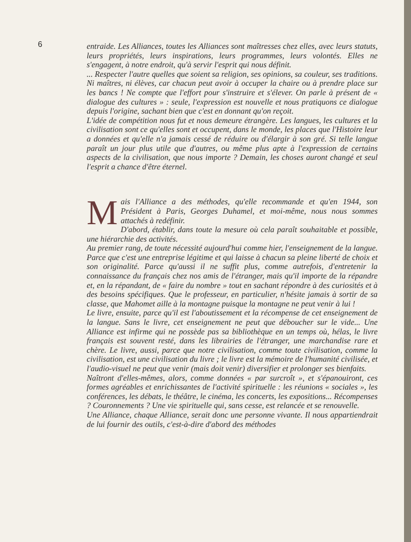6
entraide. Les Alliances, toutes les Alliances sont maîtresses chez elles, avec leurs statuts, leurs propriétés, leurs inspirations, leurs programmes, leurs volontés. Elles ne s'engagent, à notre endroit, qu'à servir l'esprit qui nous définit.
... Respecter l'autre quelles que soient sa religion, ses opinions, sa couleur, ses traditions. Ni maîtres, ni élèves, car chacun peut avoir à occuper la chaire ou à prendre place sur les bancs ! Ne compte que l'effort pour s'instruire et s'élever. On parle à présent de « dialogue des cultures » : seule, l'expression est nouvelle et nous pratiquons ce dialogue depuis l'origine, sachant bien que c'est en donnant qu'on reçoit.
L'idée de compétition nous fut et nous demeure étrangère. Les langues, les cultures et la civilisation sont ce qu'elles sont et occupent, dans le monde, les places que l'Histoire leur a données et qu'elle n'a jamais cessé de réduire ou d'élargir à son gré. Si telle langue paraît un jour plus utile que d'autres, ou même plus apte à l'expression de certains aspects de la civilisation, que nous importe ? Demain, les choses auront changé et seul l'esprit a chance d'être éternel.
Mais l'Alliance a des méthodes, qu'elle recommande et qu'en 1944, son Président à Paris, Georges Duhamel, et moi-même, nous nous sommes attachés à redéfinir.
D'abord, établir, dans toute la mesure où cela paraît souhaitable et possible, une hiérarchie des activités.
Au premier rang, de toute nécessité aujourd'hui comme hier, l'enseignement de la langue. Parce que c'est une entreprise légitime et qui laisse à chacun sa pleine liberté de choix et son originalité. Parce qu'aussi il ne suffit plus, comme autrefois, d'entretenir la connaissance du français chez nos amis de l'étranger, mais qu'il importe de la répandre et, en la répandant, de « faire du nombre » tout en sachant répondre à des curiosités et à des besoins spécifiques. Que le professeur, en particulier, n'hésite jamais à sortir de sa classe, que Mahomet aille à la montagne puisque la montagne ne peut venir à lui !
Le livre, ensuite, parce qu'il est l'aboutissement et la récompense de cet enseignement de la langue. Sans le livre, cet enseignement ne peut que déboucher sur le vide... Une Alliance est infirme qui ne possède pas sa bibliothèque en un temps où, hélas, le livre français est souvent resté, dans les librairies de l'étranger, une marchandise rare et chère. Le livre, aussi, parce que notre civilisation, comme toute civilisation, comme la civilisation, est une civilisation du livre ; le livre est la mémoire de l'humanité civilisée, et l'audio-visuel ne peut que venir (mais doit venir) diversifier et prolonger ses bienfaits.
Naîtront d'elles-mêmes, alors, comme données « par surcroît », et s'épanouiront, ces formes agréables et enrichissantes de l'activité spirituelle : les réunions « sociales », les conférences, les débats, le théâtre, le cinéma, les concerts, les expositions... Récompenses ? Couronnements ? Une vie spirituelle qui, sans cesse, est relancée et se renouvelle.
Une Alliance, chaque Alliance, serait donc une personne vivante. Il nous appartiendrait de lui fournir des outils, c'est-à-dire d'abord des méthodes